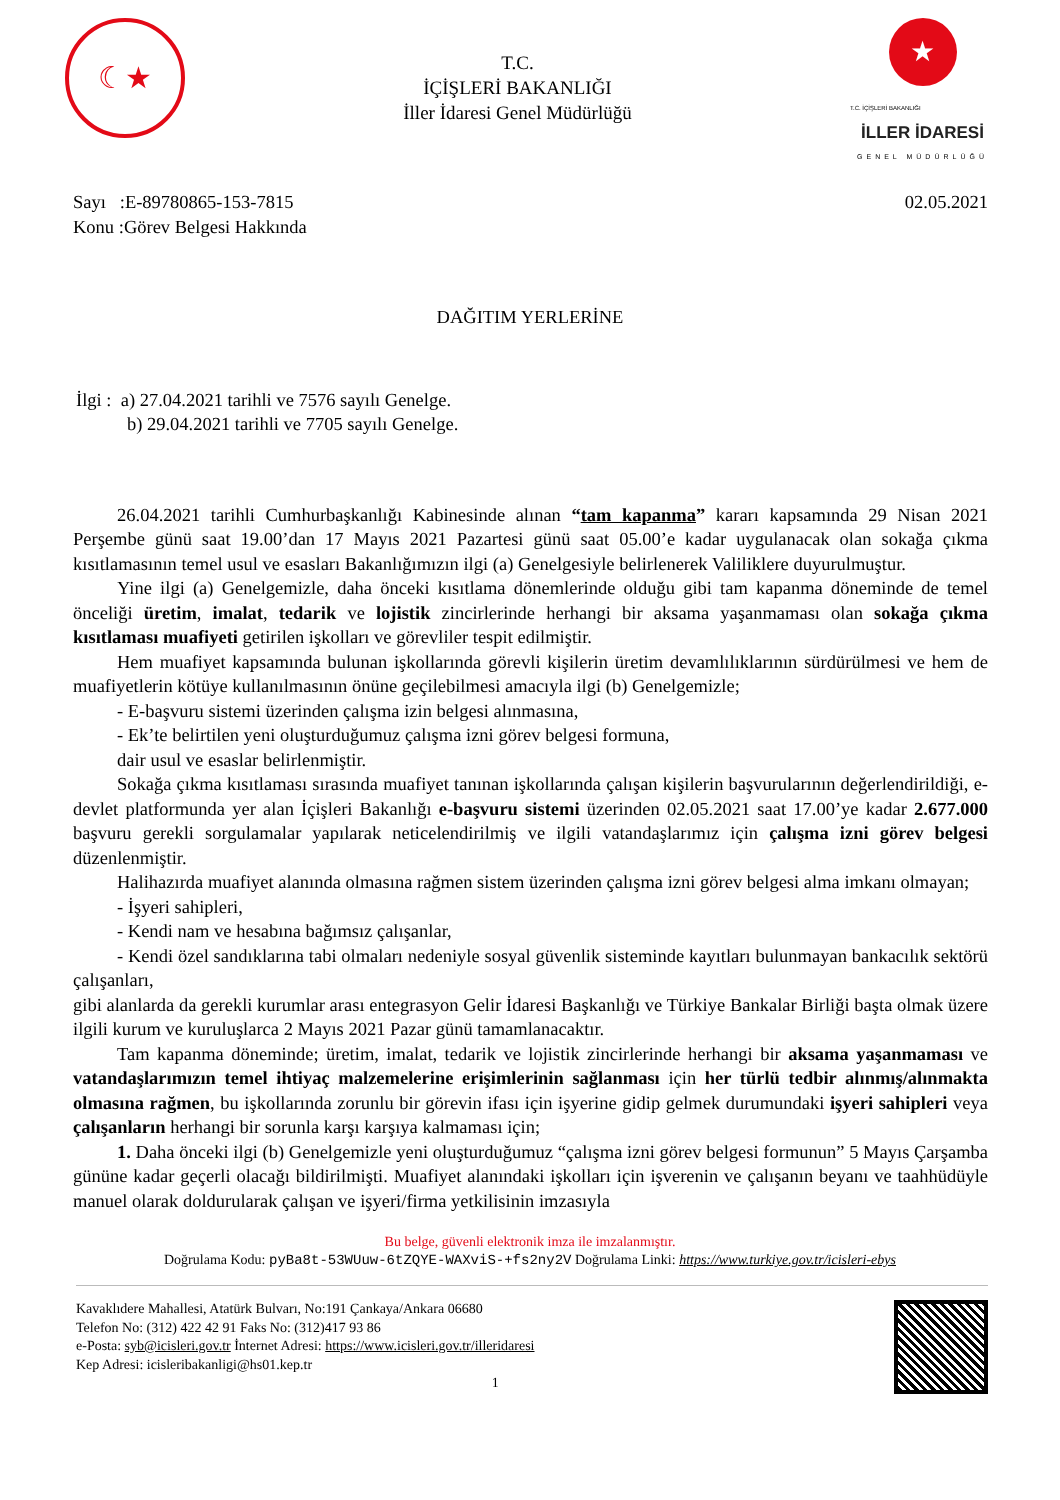☾★
T.C.
İÇİŞLERİ BAKANLIĞI
İller İdaresi Genel Müdürlüğü
★
T.C. İÇİŞLERİ BAKANLIĞI
İLLER İDARESİ
GENEL MÜDÜRLÜĞÜ
Sayı :E-89780865-153-7815
Konu :Görev Belgesi Hakkında
02.05.2021
DAĞITIM YERLERİNE
İlgi : a) 27.04.2021 tarihli ve 7576 sayılı Genelge.
b) 29.04.2021 tarihli ve 7705 sayılı Genelge.
26.04.2021 tarihli Cumhurbaşkanlığı Kabinesinde alınan “tam kapanma” kararı kapsamında 29 Nisan 2021 Perşembe günü saat 19.00’dan 17 Mayıs 2021 Pazartesi günü saat 05.00’e kadar uygulanacak olan sokağa çıkma kısıtlamasının temel usul ve esasları Bakanlığımızın ilgi (a) Genelgesiyle belirlenerek Valiliklere duyurulmuştur.
Yine ilgi (a) Genelgemizle, daha önceki kısıtlama dönemlerinde olduğu gibi tam kapanma döneminde de temel önceliği üretim, imalat, tedarik ve lojistik zincirlerinde herhangi bir aksama yaşanmaması olan sokağa çıkma kısıtlaması muafiyeti getirilen işkolları ve görevliler tespit edilmiştir.
Hem muafiyet kapsamında bulunan işkollarında görevli kişilerin üretim devamlılıklarının sürdürülmesi ve hem de muafiyetlerin kötüye kullanılmasının önüne geçilebilmesi amacıyla ilgi (b) Genelgemizle;
- E-başvuru sistemi üzerinden çalışma izin belgesi alınmasına,
- Ek’te belirtilen yeni oluşturduğumuz çalışma izni görev belgesi formuna,
dair usul ve esaslar belirlenmiştir.
Sokağa çıkma kısıtlaması sırasında muafiyet tanınan işkollarında çalışan kişilerin başvurularının değerlendirildiği, e-devlet platformunda yer alan İçişleri Bakanlığı e-başvuru sistemi üzerinden 02.05.2021 saat 17.00’ye kadar 2.677.000 başvuru gerekli sorgulamalar yapılarak neticelendirilmiş ve ilgili vatandaşlarımız için çalışma izni görev belgesi düzenlenmiştir.
Halihazırda muafiyet alanında olmasına rağmen sistem üzerinden çalışma izni görev belgesi alma imkanı olmayan;
- İşyeri sahipleri,
- Kendi nam ve hesabına bağımsız çalışanlar,
- Kendi özel sandıklarına tabi olmaları nedeniyle sosyal güvenlik sisteminde kayıtları bulunmayan bankacılık sektörü çalışanları,
gibi alanlarda da gerekli kurumlar arası entegrasyon Gelir İdaresi Başkanlığı ve Türkiye Bankalar Birliği başta olmak üzere ilgili kurum ve kuruluşlarca 2 Mayıs 2021 Pazar günü tamamlanacaktır.
Tam kapanma döneminde; üretim, imalat, tedarik ve lojistik zincirlerinde herhangi bir aksama yaşanmaması ve vatandaşlarımızın temel ihtiyaç malzemelerine erişimlerinin sağlanması için her türlü tedbir alınmış/alınmakta olmasına rağmen, bu işkollarında zorunlu bir görevin ifası için işyerine gidip gelmek durumundaki işyeri sahipleri veya çalışanların herhangi bir sorunla karşı karşıya kalmaması için;
1. Daha önceki ilgi (b) Genelgemizle yeni oluşturduğumuz “çalışma izni görev belgesi formunun” 5 Mayıs Çarşamba gününe kadar geçerli olacağı bildirilmişti. Muafiyet alanındaki işkolları için işverenin ve çalışanın beyanı ve taahhüdüyle manuel olarak doldurularak çalışan ve işyeri/firma yetkilisinin imzasıyla
Bu belge, güvenli elektronik imza ile imzalanmıştır.
Doğrulama Kodu: pyBa8t-53WUuw-6tZQYE-WAXviS-+fs2ny2V Doğrulama Linki: https://www.turkiye.gov.tr/icisleri-ebys
Kavaklıdere Mahallesi, Atatürk Bulvarı, No:191 Çankaya/Ankara 06680
Telefon No: (312) 422 42 91 Faks No: (312)417 93 86
e-Posta: syb@icisleri.gov.tr İnternet Adresi: https://www.icisleri.gov.tr/illeridaresi
Kep Adresi: icisleribakanligi@hs01.kep.tr
1